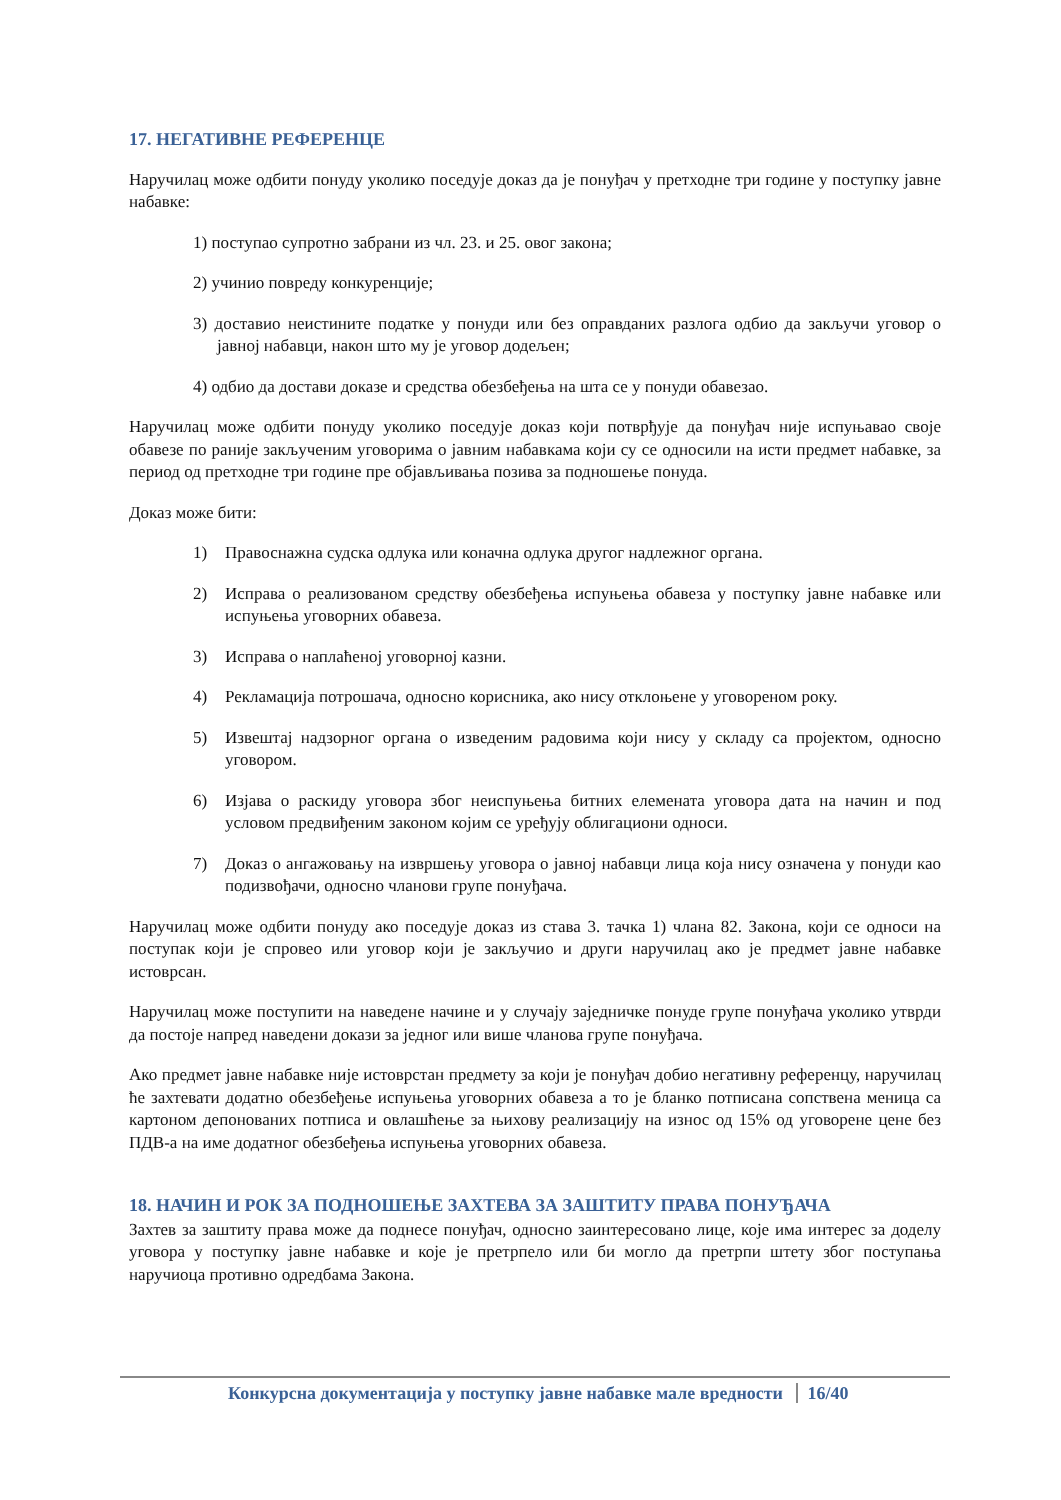17. НЕГАТИВНЕ РЕФЕРЕНЦЕ
Наручилац може одбити понуду уколико поседује доказ да је понуђач у претходне три године у поступку јавне набавке:
1) поступао супротно забрани из чл. 23. и 25. овог закона;
2) учинио повреду конкуренције;
3) доставио неистините податке у понуди или без оправданих разлога одбио да закључи уговор о јавној набавци, након што му је уговор додељен;
4) одбио да достави доказе и средства обезбеђења на шта се у понуди обавезао.
Наручилац може одбити понуду уколико поседује доказ који потврђује да понуђач није испуњавао своје обавезе по раније закљученим уговорима о јавним набавкама који су се односили на исти предмет набавке, за период од претходне три године пре објављивања позива за подношење понуда.
Доказ може бити:
1) Правоснажна судска одлука или коначна одлука другог надлежног органа.
2) Исправа о реализованом средству обезбеђења испуњења обавеза у поступку јавне набавке или испуњења уговорних обавеза.
3) Исправа о наплаћеној уговорној казни.
4) Рекламација потрошача, односно корисника, ако нису отклоњене у уговореном року.
5) Извештај надзорног органа о изведеним радовима који нису у складу са пројектом, односно уговором.
6) Изјава о раскиду уговора због неиспуњења битних елемената уговора дата на начин и под условом предвиђеним законом којим се уређују облигациони односи.
7) Доказ о ангажовању на извршењу уговора о јавној набавци лица која нису означена у понуди као подизвођачи, односно чланови групе понуђача.
Наручилац може одбити понуду ако поседује доказ из става 3. тачка 1) члана 82. Закона, који се односи на поступак који је спровео или уговор који је закључио и други наручилац ако је предмет јавне набавке истоврсан.
Наручилац може поступити на наведене начине и у случају заједничке понуде групе понуђача уколико утврди да постоје напред наведени докази за једног или више чланова групе понуђача.
Ако предмет јавне набавке није истоврстан предмету за који је понуђач добио негативну референцу, наручилац ће захтевати додатно обезбеђење испуњења уговорних обавеза а то је бланко потписана сопствена меница са картоном депонованих потписа и овлашћење за њихову реализацију на износ од 15% од уговорене цене без ПДВ-а на име додатног обезбеђења испуњења уговорних обавеза.
18. НАЧИН И РОК ЗА ПОДНОШЕЊЕ ЗАХТЕВА ЗА ЗАШТИТУ ПРАВА ПОНУЂАЧА
Захтев за заштиту права може да поднесе понуђач, односно заинтересовано лице, које има интерес за доделу уговора у поступку јавне набавке и које је претрпело или би могло да претрпи штету због поступања наручиоца противно одредбама Закона.
Конкурсна документација у поступку јавне набавке мале вредности 16/40